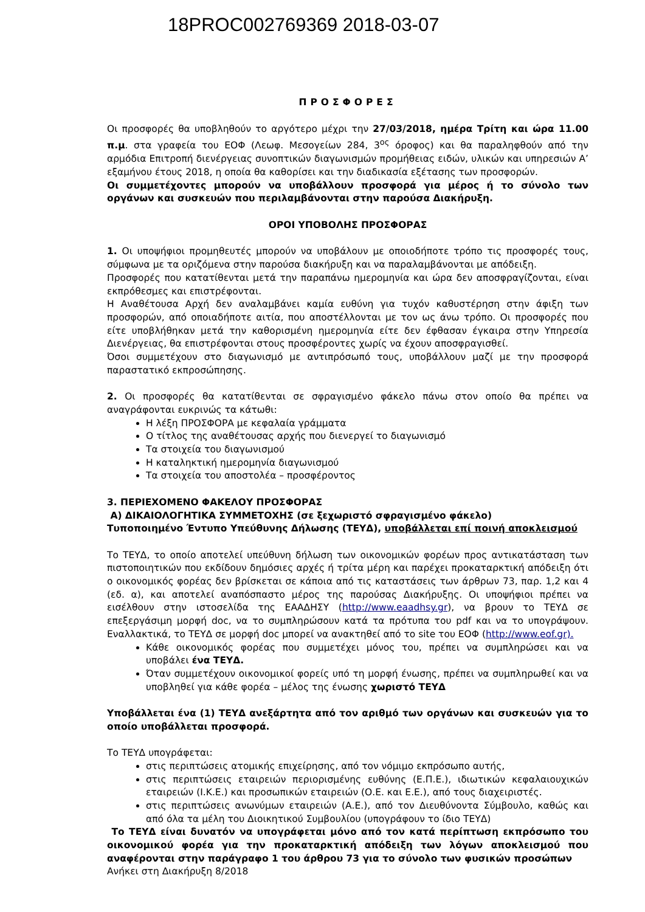18PROC002769369 2018-03-07
ΠΡΟΣΦΟΡΕΣ
Οι προσφορές θα υποβληθούν το αργότερο μέχρι την 27/03/2018, ημέρα Τρίτη και ώρα 11.00 π.μ. στα γραφεία του ΕΟΦ (Λεωφ. Μεσογείων 284, 3<sup>ος</sup> όροφος) και θα παραληφθούν από την αρμόδια Επιτροπή διενέργειας συνοπτικών διαγωνισμών προμήθειας ειδών, υλικών και υπηρεσιών Α’ εξαμήνου έτους 2018, η οποία θα καθορίσει και την διαδικασία εξέτασης των προσφορών.
Οι συμμετέχοντες μπορούν να υποβάλλουν προσφορά για μέρος ή το σύνολο των οργάνων και συσκευών που περιλαμβάνονται στην παρούσα Διακήρυξη.
ΟΡΟΙ ΥΠΟΒΟΛΗΣ ΠΡΟΣΦΟΡΑΣ
1. Οι υποψήφιοι προμηθευτές μπορούν να υποβάλουν με οποιοδήποτε τρόπο τις προσφορές τους, σύμφωνα με τα οριζόμενα στην παρούσα διακήρυξη και να παραλαμβάνονται με απόδειξη.
Προσφορές που κατατίθενται μετά την παραπάνω ημερομηνία και ώρα δεν αποσφραγίζονται, είναι εκπρόθεσμες και επιστρέφονται.
Η Αναθέτουσα Αρχή δεν αναλαμβάνει καμία ευθύνη για τυχόν καθυστέρηση στην άφιξη των προσφορών, από οποιαδήποτε αιτία, που αποστέλλονται με τον ως άνω τρόπο. Οι προσφορές που είτε υποβλήθηκαν μετά την καθορισμένη ημερομηνία είτε δεν έφθασαν έγκαιρα στην Υπηρεσία Διενέργειας, θα επιστρέφονται στους προσφέροντες χωρίς να έχουν αποσφραγισθεί.
Όσοι συμμετέχουν στο διαγωνισμό με αντιπρόσωπό τους, υποβάλλουν μαζί με την προσφορά παραστατικό εκπροσώπησης.
2. Οι προσφορές θα κατατίθενται σε σφραγισμένο φάκελο πάνω στον οποίο θα πρέπει να αναγράφονται ευκρινώς τα κάτωθι:
Η λέξη ΠΡΟΣΦΟΡΑ με κεφαλαία γράμματα
Ο τίτλος της αναθέτουσας αρχής που διενεργεί το διαγωνισμό
Τα στοιχεία του διαγωνισμού
Η καταληκτική ημερομηνία διαγωνισμού
Τα στοιχεία του αποστολέα – προσφέροντος
3. ΠΕΡΙΕΧΟΜΕΝΟ ΦΑΚΕΛΟΥ ΠΡΟΣΦΟΡΑΣ
Α) ΔΙΚΑΙΟΛΟΓΗΤΙΚΑ ΣΥΜΜΕΤΟΧΗΣ (σε ξεχωριστό σφραγισμένο φάκελο)
Τυποποιημένο Έντυπο Υπεύθυνης Δήλωσης (ΤΕΥΔ), υποβάλλεται επί ποινή αποκλεισμού
Το ΤΕΥΔ, το οποίο αποτελεί υπεύθυνη δήλωση των οικονομικών φορέων προς αντικατάσταση των πιστοποιητικών που εκδίδουν δημόσιες αρχές ή τρίτα μέρη και παρέχει προκαταρκτική απόδειξη ότι ο οικονομικός φορέας δεν βρίσκεται σε κάποια από τις καταστάσεις των άρθρων 73, παρ. 1,2 και 4 (εδ. α), και αποτελεί αναπόσπαστο μέρος της παρούσας Διακήρυξης. Οι υποψήφιοι πρέπει να εισέλθουν στην ιστοσελίδα της ΕΑΑΔΗΣΥ (http://www.eaadhsy.gr), να βρουν το ΤΕΥΔ σε επεξεργάσιμη μορφή doc, να το συμπληρώσουν κατά τα πρότυπα του pdf και να το υπογράψουν. Εναλλακτικά, το ΤΕΥΔ σε μορφή doc μπορεί να ανακτηθεί από το site του ΕΟΦ (http://www.eof.gr).
Κάθε οικονομικός φορέας που συμμετέχει μόνος του, πρέπει να συμπληρώσει και να υποβάλει ένα ΤΕΥΔ.
Όταν συμμετέχουν οικονομικοί φορείς υπό τη μορφή ένωσης, πρέπει να συμπληρωθεί και να υποβληθεί για κάθε φορέα – μέλος της ένωσης χωριστό ΤΕΥΔ
Υποβάλλεται ένα (1) ΤΕΥΔ ανεξάρτητα από τον αριθμό των οργάνων και συσκευών για το οποίο υποβάλλεται προσφορά.
Το ΤΕΥΔ υπογράφεται:
στις περιπτώσεις ατομικής επιχείρησης, από τον νόμιμο εκπρόσωπο αυτής,
στις περιπτώσεις εταιρειών περιορισμένης ευθύνης (Ε.Π.Ε.), ιδιωτικών κεφαλαιουχικών εταιρειών (Ι.Κ.Ε.) και προσωπικών εταιρειών (Ο.Ε. και Ε.Ε.), από τους διαχειριστές.
στις περιπτώσεις ανωνύμων εταιρειών (Α.Ε.), από τον Διευθύνοντα Σύμβουλο, καθώς και από όλα τα μέλη του Διοικητικού Συμβουλίου (υπογράφουν το ίδιο ΤΕΥΔ)
Το ΤΕΥΔ είναι δυνατόν να υπογράφεται μόνο από τον κατά περίπτωση εκπρόσωπο του οικονομικού φορέα για την προκαταρκτική απόδειξη των λόγων αποκλεισμού που αναφέρονται στην παράγραφο 1 του άρθρου 73 για το σύνολο των φυσικών προσώπων
Ανήκει στη Διακήρυξη 8/2018